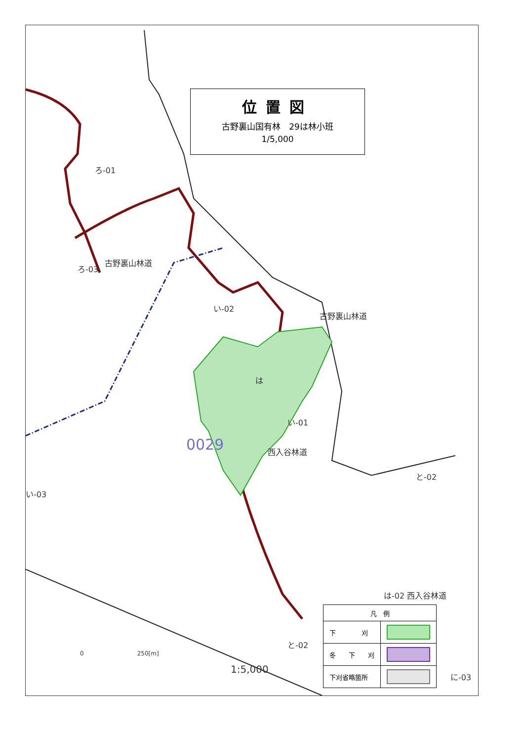位置図
古野裏山国有林　29は林小班
1/5,000
ろ-01
ろ-03
古野裏山林道
い-02
古野裏山林道
は
い-01
西入谷林道 0029
い-03
と-02
は-02 西入谷林道
と-02
に-03
0　　　　　　　　　250[m]
1:5,000
| 凡 例 | |
| --- | --- |
| 下 刈 | |
| 冬 下 刈 | |
| 下刈省略箇所 | |